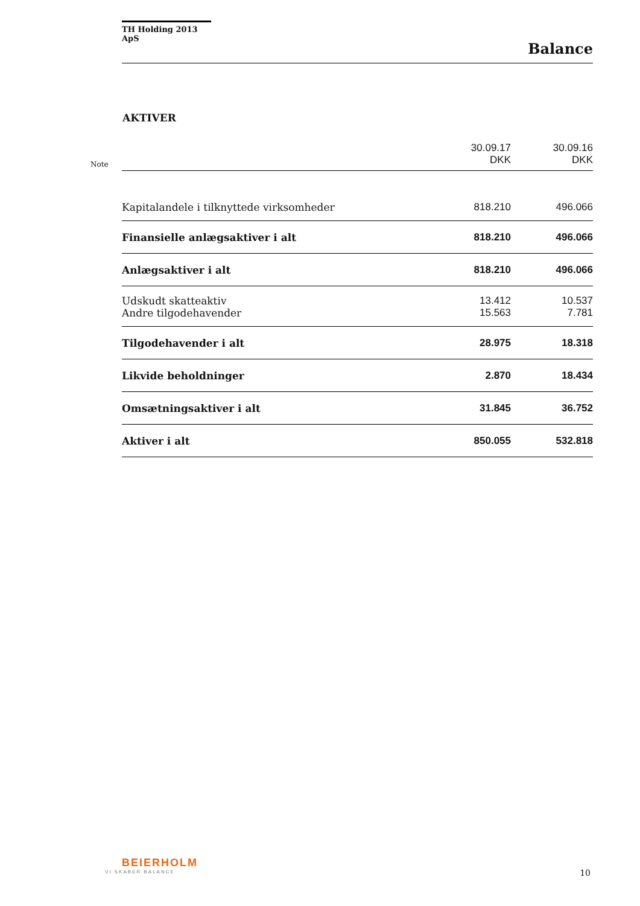TH Holding 2013 ApS
Balance
AKTIVER
| Note | | 30.09.17 DKK | 30.09.16 DKK |
| | Kapitalandele i tilknyttede virksomheder | 818.210 | 496.066 |
| | Finansielle anlægsaktiver i alt | 818.210 | 496.066 |
| | Anlægsaktiver i alt | 818.210 | 496.066 |
| | Udskudt skatteaktiv | 13.412 | 10.537 |
| | Andre tilgodehavender | 15.563 | 7.781 |
| | Tilgodehavender i alt | 28.975 | 18.318 |
| | Likvide beholdninger | 2.870 | 18.434 |
| | Omsætningsaktiver i alt | 31.845 | 36.752 |
| | Aktiver i alt | 850.055 | 532.818 |
BEIERHOLM
VI SKABER BALANCE
10